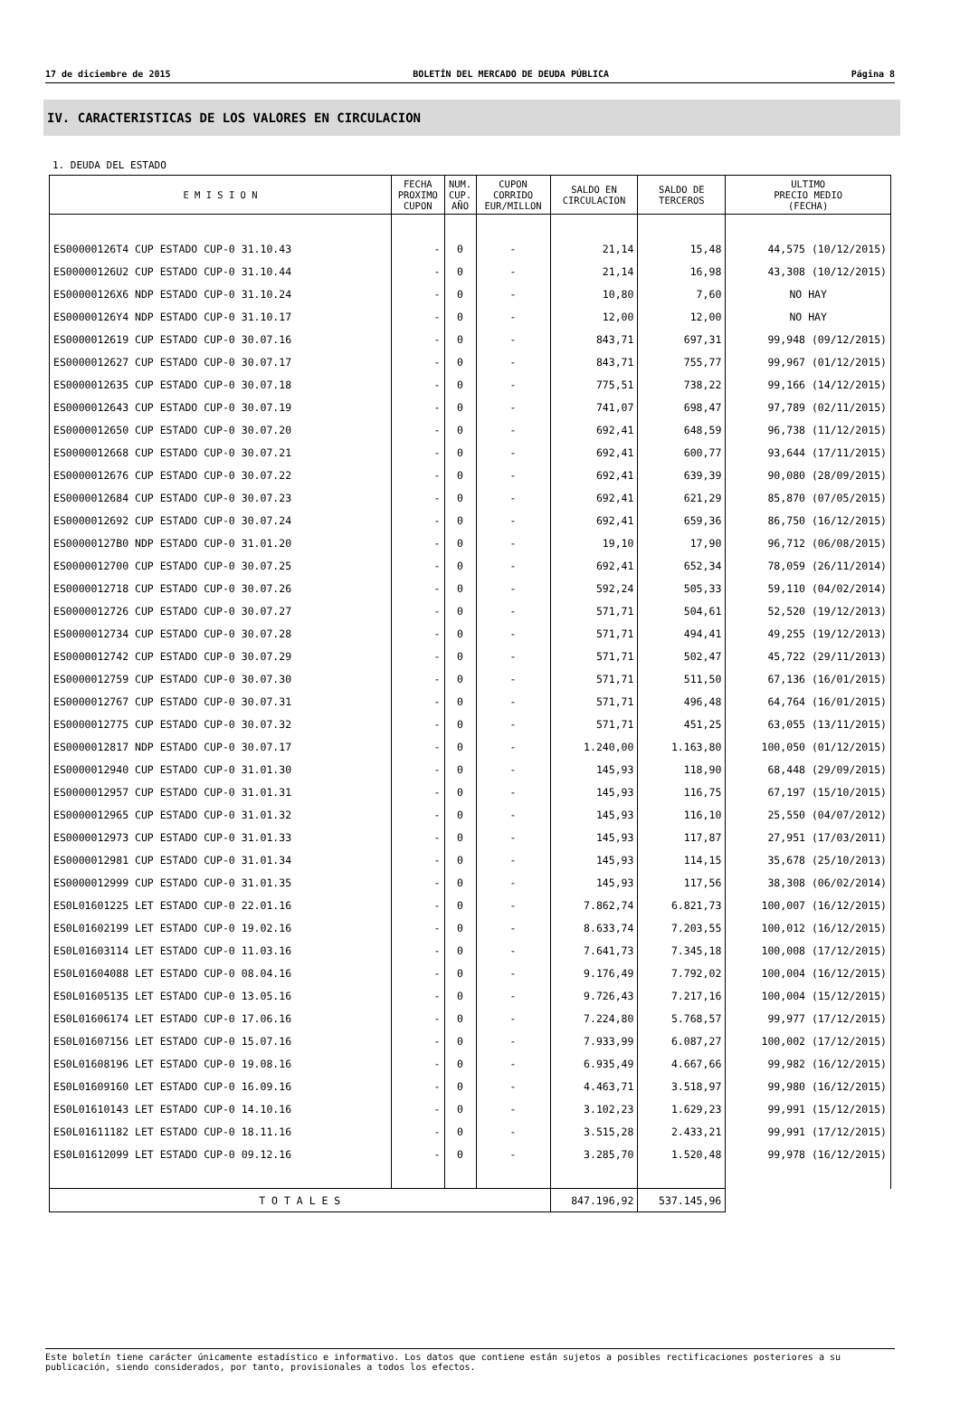17 de diciembre de 2015 BOLETÍN DEL MERCADO DE DEUDA PÚBLICA Página 8
IV. CARACTERISTICAS DE LOS VALORES EN CIRCULACION
1. DEUDA DEL ESTADO
| E M I S I O N | FECHA PROXIMO CUPON | NUM. CUP. AÑO | CUPON CORRIDO EUR/MILLON | SALDO EN CIRCULACION | SALDO DE TERCEROS | ULTIMO PRECIO MEDIO (FECHA) |
| --- | --- | --- | --- | --- | --- | --- |
| ES00000126T4 CUP ESTADO CUP-0 31.10.43 | - | 0 | - | 21,14 | 15,48 | 44,575 (10/12/2015) |
| ES00000126U2 CUP ESTADO CUP-0 31.10.44 | - | 0 | - | 21,14 | 16,98 | 43,308 (10/12/2015) |
| ES00000126X6 NDP ESTADO CUP-0 31.10.24 | - | 0 | - | 10,80 | 7,60 | NO HAY |
| ES00000126Y4 NDP ESTADO CUP-0 31.10.17 | - | 0 | - | 12,00 | 12,00 | NO HAY |
| ES0000012619 CUP ESTADO CUP-0 30.07.16 | - | 0 | - | 843,71 | 697,31 | 99,948 (09/12/2015) |
| ES0000012627 CUP ESTADO CUP-0 30.07.17 | - | 0 | - | 843,71 | 755,77 | 99,967 (01/12/2015) |
| ES0000012635 CUP ESTADO CUP-0 30.07.18 | - | 0 | - | 775,51 | 738,22 | 99,166 (14/12/2015) |
| ES0000012643 CUP ESTADO CUP-0 30.07.19 | - | 0 | - | 741,07 | 698,47 | 97,789 (02/11/2015) |
| ES0000012650 CUP ESTADO CUP-0 30.07.20 | - | 0 | - | 692,41 | 648,59 | 96,738 (11/12/2015) |
| ES0000012668 CUP ESTADO CUP-0 30.07.21 | - | 0 | - | 692,41 | 600,77 | 93,644 (17/11/2015) |
| ES0000012676 CUP ESTADO CUP-0 30.07.22 | - | 0 | - | 692,41 | 639,39 | 90,080 (28/09/2015) |
| ES0000012684 CUP ESTADO CUP-0 30.07.23 | - | 0 | - | 692,41 | 621,29 | 85,870 (07/05/2015) |
| ES0000012692 CUP ESTADO CUP-0 30.07.24 | - | 0 | - | 692,41 | 659,36 | 86,750 (16/12/2015) |
| ES00000127B0 NDP ESTADO CUP-0 31.01.20 | - | 0 | - | 19,10 | 17,90 | 96,712 (06/08/2015) |
| ES0000012700 CUP ESTADO CUP-0 30.07.25 | - | 0 | - | 692,41 | 652,34 | 78,059 (26/11/2014) |
| ES0000012718 CUP ESTADO CUP-0 30.07.26 | - | 0 | - | 592,24 | 505,33 | 59,110 (04/02/2014) |
| ES0000012726 CUP ESTADO CUP-0 30.07.27 | - | 0 | - | 571,71 | 504,61 | 52,520 (19/12/2013) |
| ES0000012734 CUP ESTADO CUP-0 30.07.28 | - | 0 | - | 571,71 | 494,41 | 49,255 (19/12/2013) |
| ES0000012742 CUP ESTADO CUP-0 30.07.29 | - | 0 | - | 571,71 | 502,47 | 45,722 (29/11/2013) |
| ES0000012759 CUP ESTADO CUP-0 30.07.30 | - | 0 | - | 571,71 | 511,50 | 67,136 (16/01/2015) |
| ES0000012767 CUP ESTADO CUP-0 30.07.31 | - | 0 | - | 571,71 | 496,48 | 64,764 (16/01/2015) |
| ES0000012775 CUP ESTADO CUP-0 30.07.32 | - | 0 | - | 571,71 | 451,25 | 63,055 (13/11/2015) |
| ES0000012817 NDP ESTADO CUP-0 30.07.17 | - | 0 | - | 1.240,00 | 1.163,80 | 100,050 (01/12/2015) |
| ES0000012940 CUP ESTADO CUP-0 31.01.30 | - | 0 | - | 145,93 | 118,90 | 68,448 (29/09/2015) |
| ES0000012957 CUP ESTADO CUP-0 31.01.31 | - | 0 | - | 145,93 | 116,75 | 67,197 (15/10/2015) |
| ES0000012965 CUP ESTADO CUP-0 31.01.32 | - | 0 | - | 145,93 | 116,10 | 25,550 (04/07/2012) |
| ES0000012973 CUP ESTADO CUP-0 31.01.33 | - | 0 | - | 145,93 | 117,87 | 27,951 (17/03/2011) |
| ES0000012981 CUP ESTADO CUP-0 31.01.34 | - | 0 | - | 145,93 | 114,15 | 35,678 (25/10/2013) |
| ES0000012999 CUP ESTADO CUP-0 31.01.35 | - | 0 | - | 145,93 | 117,56 | 38,308 (06/02/2014) |
| ES0L01601225 LET ESTADO CUP-0 22.01.16 | - | 0 | - | 7.862,74 | 6.821,73 | 100,007 (16/12/2015) |
| ES0L01602199 LET ESTADO CUP-0 19.02.16 | - | 0 | - | 8.633,74 | 7.203,55 | 100,012 (16/12/2015) |
| ES0L01603114 LET ESTADO CUP-0 11.03.16 | - | 0 | - | 7.641,73 | 7.345,18 | 100,008 (17/12/2015) |
| ES0L01604088 LET ESTADO CUP-0 08.04.16 | - | 0 | - | 9.176,49 | 7.792,02 | 100,004 (16/12/2015) |
| ES0L01605135 LET ESTADO CUP-0 13.05.16 | - | 0 | - | 9.726,43 | 7.217,16 | 100,004 (15/12/2015) |
| ES0L01606174 LET ESTADO CUP-0 17.06.16 | - | 0 | - | 7.224,80 | 5.768,57 | 99,977 (17/12/2015) |
| ES0L01607156 LET ESTADO CUP-0 15.07.16 | - | 0 | - | 7.933,99 | 6.087,27 | 100,002 (17/12/2015) |
| ES0L01608196 LET ESTADO CUP-0 19.08.16 | - | 0 | - | 6.935,49 | 4.667,66 | 99,982 (16/12/2015) |
| ES0L01609160 LET ESTADO CUP-0 16.09.16 | - | 0 | - | 4.463,71 | 3.518,97 | 99,980 (16/12/2015) |
| ES0L01610143 LET ESTADO CUP-0 14.10.16 | - | 0 | - | 3.102,23 | 1.629,23 | 99,991 (15/12/2015) |
| ES0L01611182 LET ESTADO CUP-0 18.11.16 | - | 0 | - | 3.515,28 | 2.433,21 | 99,991 (17/12/2015) |
| ES0L01612099 LET ESTADO CUP-0 09.12.16 | - | 0 | - | 3.285,70 | 1.520,48 | 99,978 (16/12/2015) |
| T O T A L E S | | | | 847.196,92 | 537.145,96 | |
Este boletín tiene carácter únicamente estadístico e informativo. Los datos que contiene están sujetos a posibles rectificaciones posteriores a su publicación, siendo considerados, por tanto, provisionales a todos los efectos.